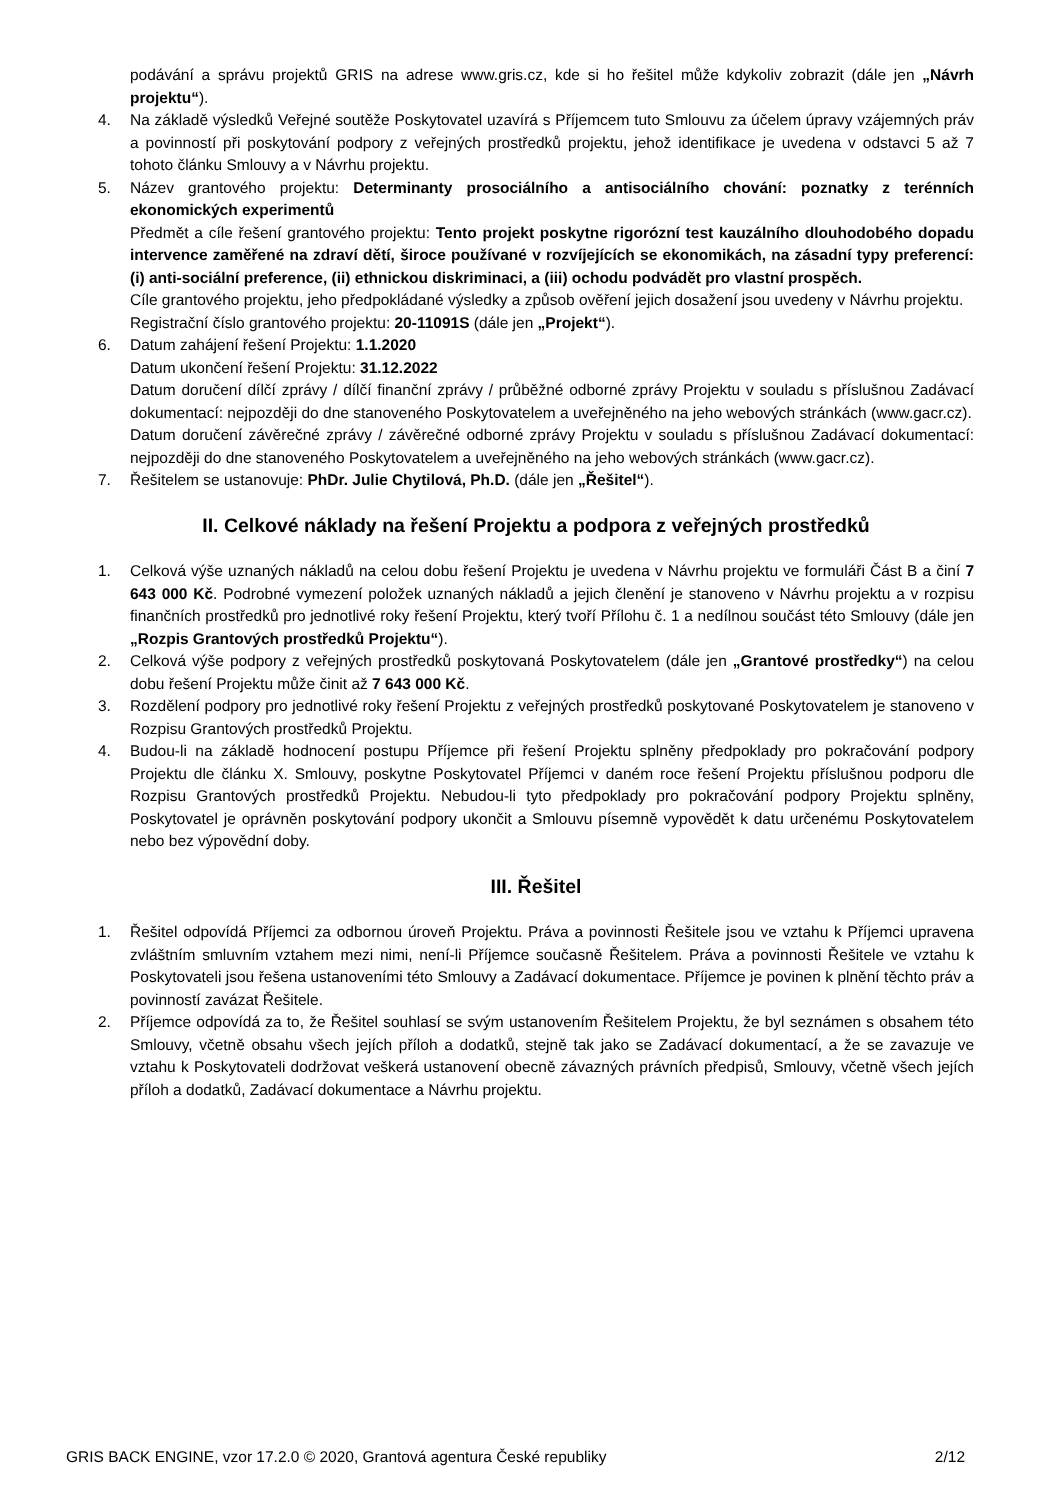podávání a správu projektů GRIS na adrese www.gris.cz, kde si ho řešitel může kdykoliv zobrazit (dále jen „Návrh projektu“).
4. Na základě výsledků Veřejné soutěže Poskytovatel uzavírá s Příjemcem tuto Smlouvu za účelem úpravy vzájemných práv a povinností při poskytování podpory z veřejných prostředků projektu, jehož identifikace je uvedena v odstavci 5 až 7 tohoto článku Smlouvy a v Návrhu projektu.
5. Název grantového projektu: Determinanty prosociálního a antisociálního chování: poznatky z terénních ekonomických experimentů
Předmět a cíle řešení grantového projektu: Tento projekt poskytne rigorózní test kauzálního dlouhodobého dopadu intervence zaměřené na zdraví dětí, široce používané v rozvíjejících se ekonomikách, na zásadní typy preferencí: (i) anti-sociální preference, (ii) ethnickou diskriminaci, a (iii) ochodu podvádět pro vlastní prospěch.
Cíle grantového projektu, jeho předpokládané výsledky a způsob ověření jejich dosažení jsou uvedeny v Návrhu projektu.
Registrační číslo grantového projektu: 20-11091S (dále jen „Projekt“).
6. Datum zahájení řešení Projektu: 1.1.2020
Datum ukončení řešení Projektu: 31.12.2022
Datum doručení dílčí zprávy / dílčí finanční zprávy / průběžné odborné zprávy Projektu v souladu s příslušnou Zadávací dokumentací: nejpozději do dne stanoveného Poskytovatelem a uveřejněného na jeho webových stránkách (www.gacr.cz).
Datum doručení závěrečné zprávy / závěrečné odborné zprávy Projektu v souladu s příslušnou Zadávací dokumentací: nejpozději do dne stanoveného Poskytovatelem a uveřejněného na jeho webových stránkách (www.gacr.cz).
7. Řešitelem se ustanovuje: PhDr. Julie Chytilová, Ph.D. (dále jen „Řešitel“).
II. Celkové náklady na řešení Projektu a podpora z veřejných prostředků
1. Celková výše uznaných nákladů na celou dobu řešení Projektu je uvedena v Návrhu projektu ve formuláři Část B a činí 7 643 000 Kč. Podrobné vymezení položek uznaných nákladů a jejich členění je stanoveno v Návrhu projektu a v rozpisu finančních prostředků pro jednotlivé roky řešení Projektu, který tvoří Přílohu č. 1 a nedílnou součást této Smlouvy (dále jen „Rozpis Grantových prostředků Projektu“).
2. Celková výše podpory z veřejných prostředků poskytovaná Poskytovatelem (dále jen „Grantové prostředky“) na celou dobu řešení Projektu může činit až 7 643 000 Kč.
3. Rozdělení podpory pro jednotlivé roky řešení Projektu z veřejných prostředků poskytované Poskytovatelem je stanoveno v Rozpisu Grantových prostředků Projektu.
4. Budou-li na základě hodnocení postupu Příjemce při řešení Projektu splněny předpoklady pro pokračování podpory Projektu dle článku X. Smlouvy, poskytne Poskytovatel Příjemci v daném roce řešení Projektu příslušnou podporu dle Rozpisu Grantových prostředků Projektu. Nebudou-li tyto předpoklady pro pokračování podpory Projektu splněny, Poskytovatel je oprávněn poskytování podpory ukončit a Smlouvu písemně vypovědět k datu určenému Poskytovatelem nebo bez výpovědní doby.
III. Řešitel
1. Řešitel odpovídá Příjemci za odbornou úroveň Projektu. Práva a povinnosti Řešitele jsou ve vztahu k Příjemci upravena zvláštním smluvním vztahem mezi nimi, není-li Příjemce současně Řešitelem. Práva a povinnosti Řešitele ve vztahu k Poskytovateli jsou řešena ustanoveními této Smlouvy a Zadávací dokumentace. Příjemce je povinen k plnění těchto práv a povinností zavázat Řešitele.
2. Příjemce odpovídá za to, že Řešitel souhlasí se svým ustanovením Řešitelem Projektu, že byl seznámen s obsahem této Smlouvy, včetně obsahu všech jejích příloh a dodatků, stejně tak jako se Zadávací dokumentací, a že se zavazuje ve vztahu k Poskytovateli dodržovat veškerá ustanovení obecně závazných právních předpisů, Smlouvy, včetně všech jejích příloh a dodatků, Zadávací dokumentace a Návrhu projektu.
GRIS BACK ENGINE, vzor 17.2.0 © 2020, Grantová agentura České republiky 2/12